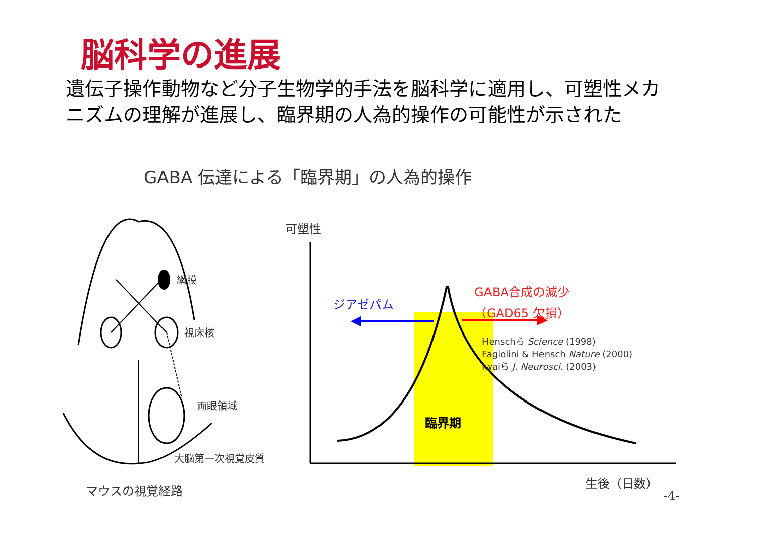脳科学の進展
遺伝子操作動物など分子生物学的手法を脳科学に適用し、可塑性メカニズムの理解が進展し、臨界期の人為的操作の可能性が示された
GABA 伝達による「臨界期」の人為的操作
網膜
視床核
両眼領域
大脳第一次視覚皮質
マウスの視覚経路
可塑性
ジアゼパム
GABA合成の減少
（GAD65 欠損）
Henschら Science (1998)
Fagiolini & Hensch Nature (2000)
Iwaiら J. Neurosci. (2003)
臨界期
生後（日数）
-4-